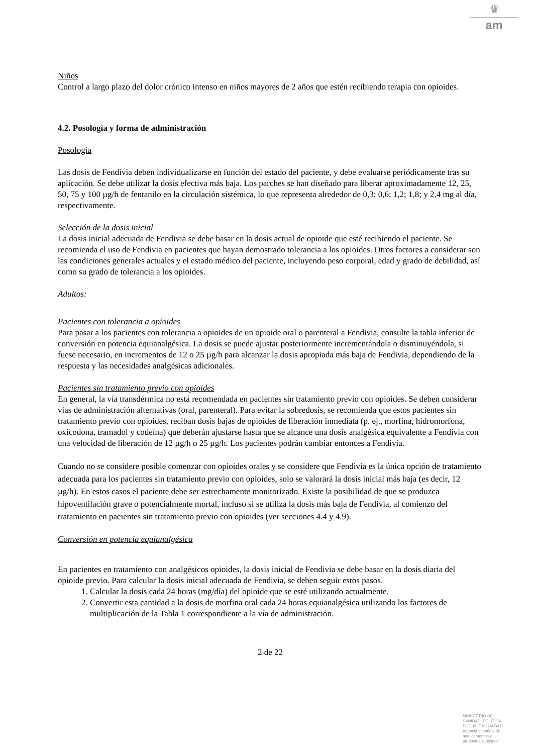♛
am
Niños
Control a largo plazo del dolor crónico intenso en niños mayores de 2 años que estén recibiendo terapia con opioides.
4.2. Posología y forma de administración
Posología
Las dosis de Fendivia deben individualizarse en función del estado del paciente, y debe evaluarse periódicamente tras su aplicación. Se debe utilizar la dosis efectiva más baja. Los parches se han diseñado para liberar aproximadamente 12, 25, 50, 75 y 100 µg/h de fentanilo en la circulación sistémica, lo que representa alrededor de 0,3; 0,6; 1,2; 1,8; y 2,4 mg al día, respectivamente.
Selección de la dosis inicial
La dosis inicial adecuada de Fendivia se debe basar en la dosis actual de opioide que esté recibiendo el paciente. Se recomienda el uso de Fendivia en pacientes que hayan demostrado tolerancia a los opioides. Otros factores a considerar son las condiciones generales actuales y el estado médico del paciente, incluyendo peso corporal, edad y grado de debilidad, así como su grado de tolerancia a los opioides.
Adultos:
Pacientes con tolerancia a opioides
Para pasar a los pacientes con tolerancia a opioides de un opioide oral o parenteral a Fendivia, consulte la tabla inferior de conversión en potencia equianalgésica. La dosis se puede ajustar posteriormente incrementándola o disminuyéndola, si fuese necesario, en incrementos de 12 o 25 µg/h para alcanzar la dosis apropiada más baja de Fendivia, dependiendo de la respuesta y las necesidades analgésicas adicionales.
Pacientes sin tratamiento previo con opioides
En general, la vía transdérmica no está recomendada en pacientes sin tratamiento previo con opioides. Se deben considerar vías de administración alternativas (oral, parenteral). Para evitar la sobredosis, se recomienda que estos pacientes sin tratamiento previo con opioides, reciban dosis bajas de opioides de liberación inmediata (p. ej., morfina, hidromorfona, oxicodona, tramadol y codeína) que deberán ajustarse hasta que se alcance una dosis analgésica equivalente a Fendivia con una velocidad de liberación de 12 µg/h o 25 µg/h. Los pacientes podrán cambiar entonces a Fendivia.
Cuando no se considere posible comenzar con opioides orales y se considere que Fendivia es la única opción de tratamiento adecuada para los pacientes sin tratamiento previo con opioides, solo se valorará la dosis inicial más baja (es decir, 12 µg/h). En estos casos el paciente debe ser estrechamente monitorizado. Existe la posibilidad de que se produzca hipoventilación grave o potencialmente mortal, incluso si se utiliza la dosis más baja de Fendivia, al comienzo del tratamiento en pacientes sin tratamiento previo con opioides (ver secciones 4.4 y 4.9).
Conversión en potencia equianalgésica
En pacientes en tratamiento con analgésicos opioides, la dosis inicial de Fendivia se debe basar en la dosis diaria del opioide previo. Para calcular la dosis inicial adecuada de Fendivia, se deben seguir estos pasos.
1. Calcular la dosis cada 24 horas (mg/día) del opioide que se esté utilizando actualmente.
2. Convertir esta cantidad a la dosis de morfina oral cada 24 horas equianalgésica utilizando los factores de multiplicación de la Tabla 1 correspondiente a la vía de administración.
2 de 22
MINISTERIO DE
SANIDAD, POLITICA
SOCIAL E IGUALDAD
Agencia española de
medicamentos y
productos sanitarios